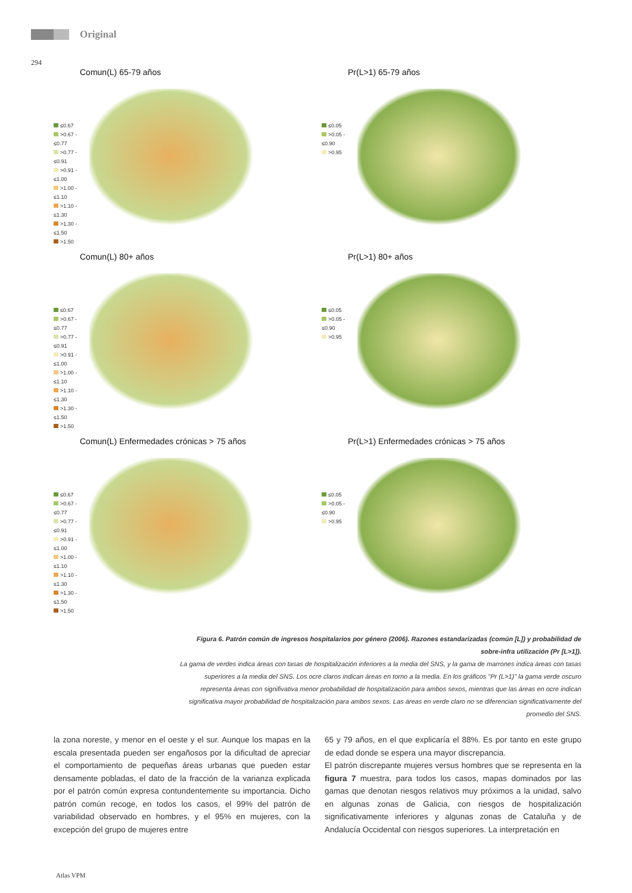Original
294
Comun(L) 65-79 años
≤0.67
>0.67 - ≤0.77
>0.77 - ≤0.91
>0.91 - ≤1.00
>1.00 - ≤1.10
>1.10 - ≤1.30
>1.30 - ≤1.50
>1.50
Pr(L>1) 65-79 años
≤0.05
>0.05 - ≤0.90
>0.95
Comun(L) 80+ años
≤0.67
>0.67 - ≤0.77
>0.77 - ≤0.91
>0.91 - ≤1.00
>1.00 - ≤1.10
>1.10 - ≤1.30
>1.30 - ≤1.50
>1.50
Pr(L>1) 80+ años
≤0.05
>0.05 - ≤0.90
>0.95
Comun(L) Enfermedades crónicas > 75 años
≤0.67
>0.67 - ≤0.77
>0.77 - ≤0.91
>0.91 - ≤1.00
>1.00 - ≤1.10
>1.10 - ≤1.30
>1.30 - ≤1.50
>1.50
Pr(L>1) Enfermedades crónicas > 75 años
≤0.05
>0.05 - ≤0.90
>0.95
Figura 6. Patrón común de ingresos hospitalarios por género (2006). Razones estandarizadas (común [L]) y probabilidad de sobre-infra utilización (Pr [L>1]).
La gama de verdes indica áreas con tasas de hospitalización inferiores a la media del SNS, y la gama de marrones indica áreas con tasas superiores a la media del SNS. Los ocre claros indican áreas en torno a la media. En los gráficos "Pr (L>1)" la gama verde oscuro representa áreas con signifivativa menor probabilidad de hospitalización para ambos sexos, mientras que las áreas en ocre indican significativa mayor probabilidad de hospitalización para ambos sexos. Las áreas en verde claro no se diferencian significativamente del promedio del SNS.
la zona noreste, y menor en el oeste y el sur. Aunque los mapas en la escala presentada pueden ser engañosos por la dificultad de apreciar el comportamiento de pequeñas áreas urbanas que pueden estar densamente pobladas, el dato de la fracción de la varianza explicada por el patrón común expresa contundentemente su importancia. Dicho patrón común recoge, en todos los casos, el 99% del patrón de variabilidad observado en hombres, y el 95% en mujeres, con la excepción del grupo de mujeres entre
65 y 79 años, en el que explicaría el 88%. Es por tanto en este grupo de edad donde se espera una mayor discrepancia.
El patrón discrepante mujeres versus hombres que se representa en la figura 7 muestra, para todos los casos, mapas dominados por las gamas que denotan riesgos relativos muy próximos a la unidad, salvo en algunas zonas de Galicia, con riesgos de hospitalización significativamente inferiores y algunas zonas de Cataluña y de Andalucía Occidental con riesgos superiores. La interpretación en
Atlas VPM